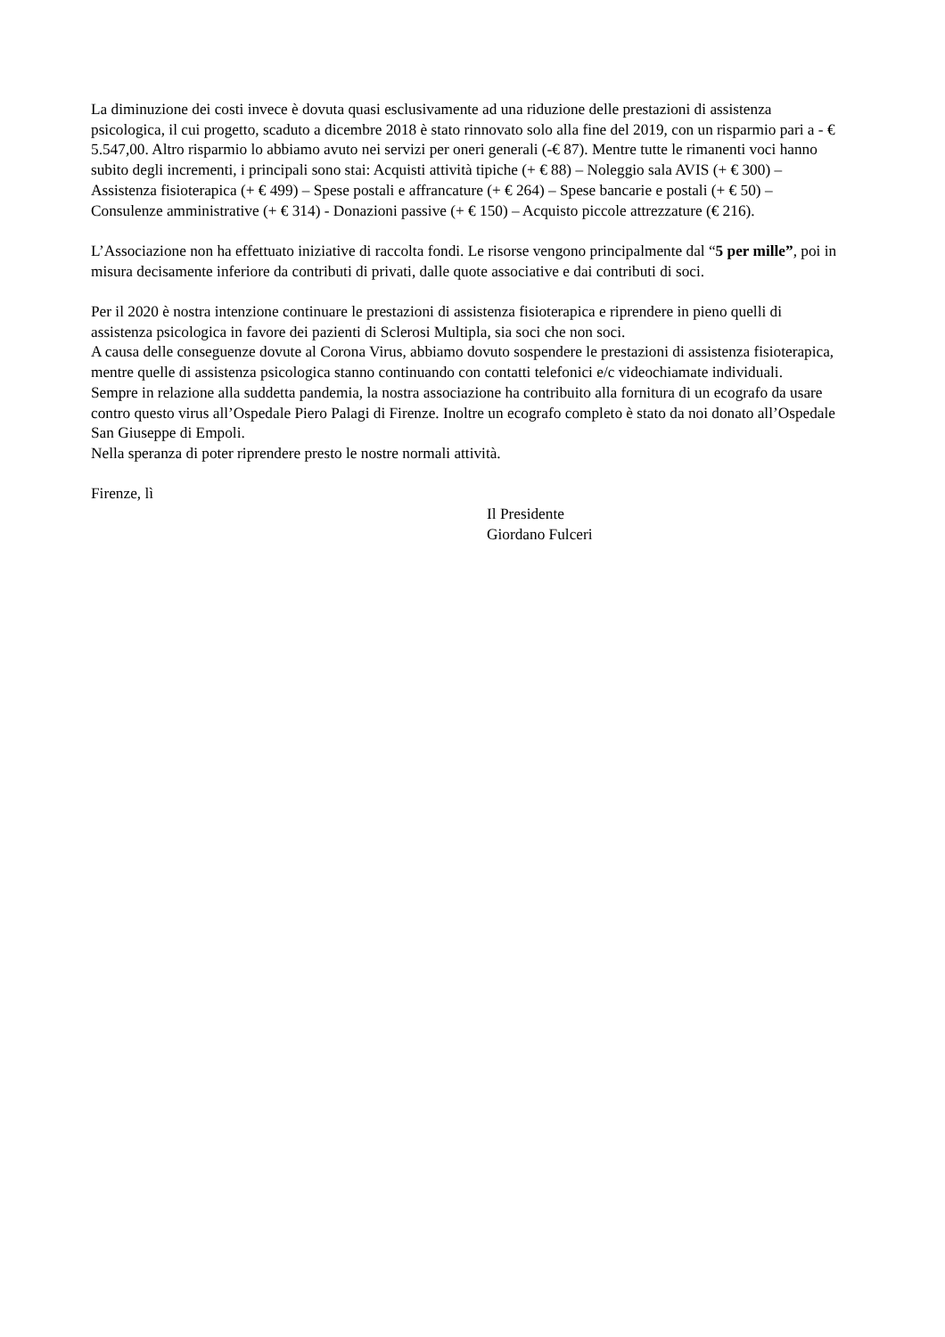La diminuzione dei costi invece è dovuta quasi esclusivamente ad una riduzione delle prestazioni di assistenza psicologica, il cui progetto, scaduto a dicembre 2018 è stato rinnovato solo alla fine del 2019, con un risparmio pari a - € 5.547,00. Altro risparmio lo abbiamo avuto nei servizi per oneri generali (-€ 87). Mentre tutte le rimanenti voci hanno subito degli incrementi, i principali sono stai: Acquisti attività tipiche (+ € 88) – Noleggio sala AVIS (+ € 300) – Assistenza fisioterapica (+ € 499) – Spese postali e affrancature (+ € 264) – Spese bancarie e postali (+ € 50) – Consulenze amministrative (+ € 314) - Donazioni passive (+ € 150) – Acquisto piccole attrezzature (€ 216).
L’Associazione non ha effettuato iniziative di raccolta fondi. Le risorse vengono principalmente dal “5 per mille”, poi in misura decisamente inferiore da contributi di privati, dalle quote associative e dai contributi di soci.
Per il 2020 è nostra intenzione continuare le prestazioni di assistenza fisioterapica e riprendere in pieno quelli di assistenza psicologica in favore dei pazienti di Sclerosi Multipla, sia soci che non soci.
A causa delle conseguenze dovute al Corona Virus, abbiamo dovuto sospendere le prestazioni di assistenza fisioterapica, mentre quelle di assistenza psicologica stanno continuando con contatti telefonici e/c videochiamate individuali.
Sempre in relazione alla suddetta pandemia, la nostra associazione ha contribuito alla fornitura di un ecografo da usare contro questo virus all’Ospedale Piero Palagi di Firenze. Inoltre un ecografo completo è stato da noi donato all’Ospedale San Giuseppe di Empoli.
Nella speranza di poter riprendere presto le nostre normali attività.
Firenze, lì
Il Presidente
Giordano Fulceri